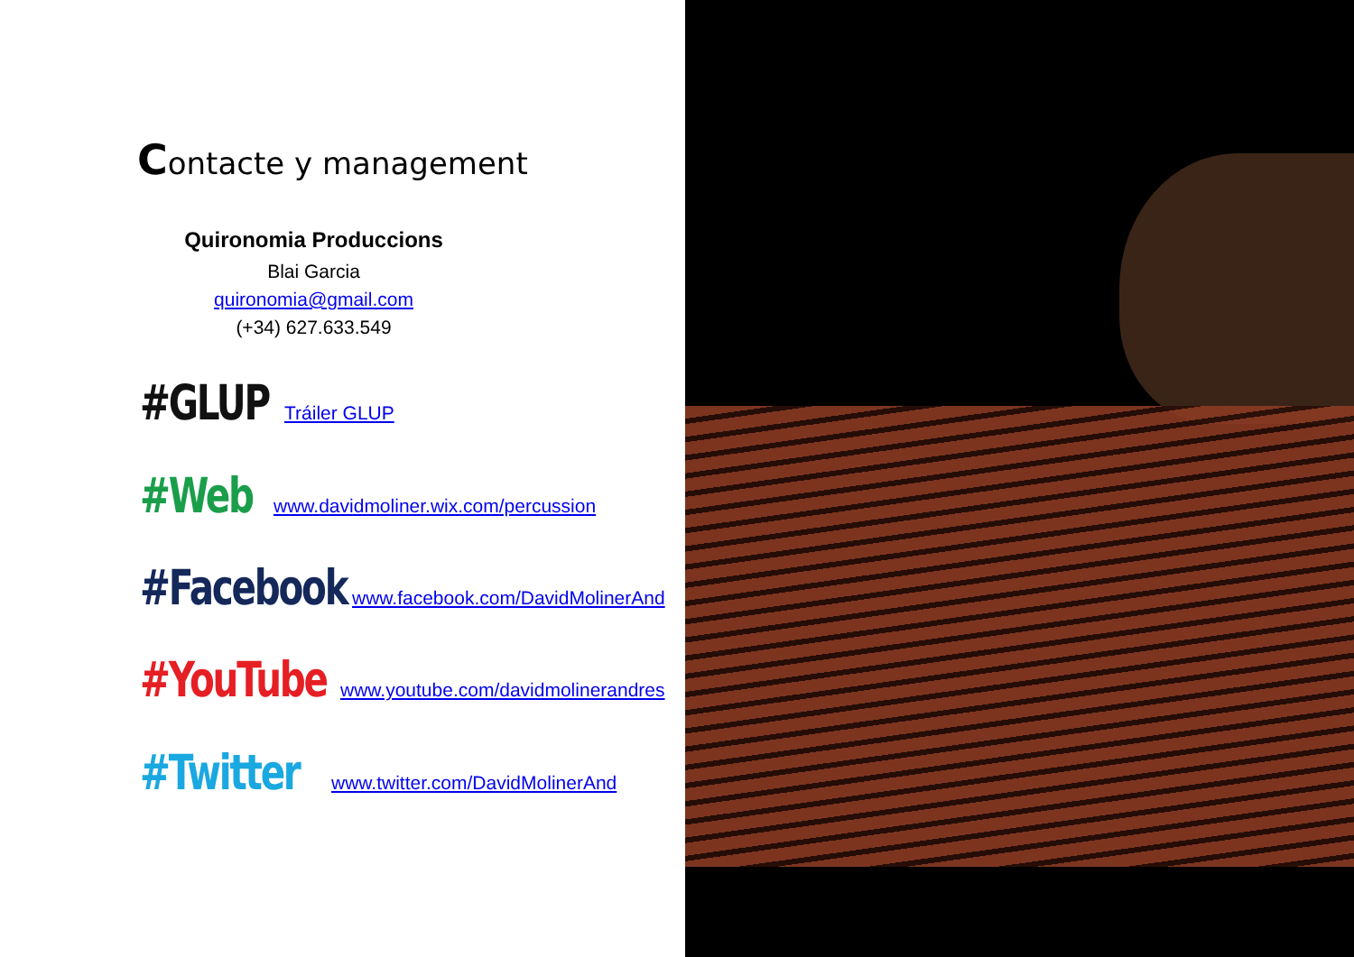Contacte y management
Quironomia Produccions
Blai Garcia
quironomia@gmail.com
(+34) 627.633.549
#GLUP Tráiler GLUP
#Web www.davidmoliner.wix.com/percussion
#Facebook www.facebook.com/DavidMolinerAnd
#YouTube www.youtube.com/davidmolinerandres
#Twitter www.twitter.com/DavidMolinerAnd